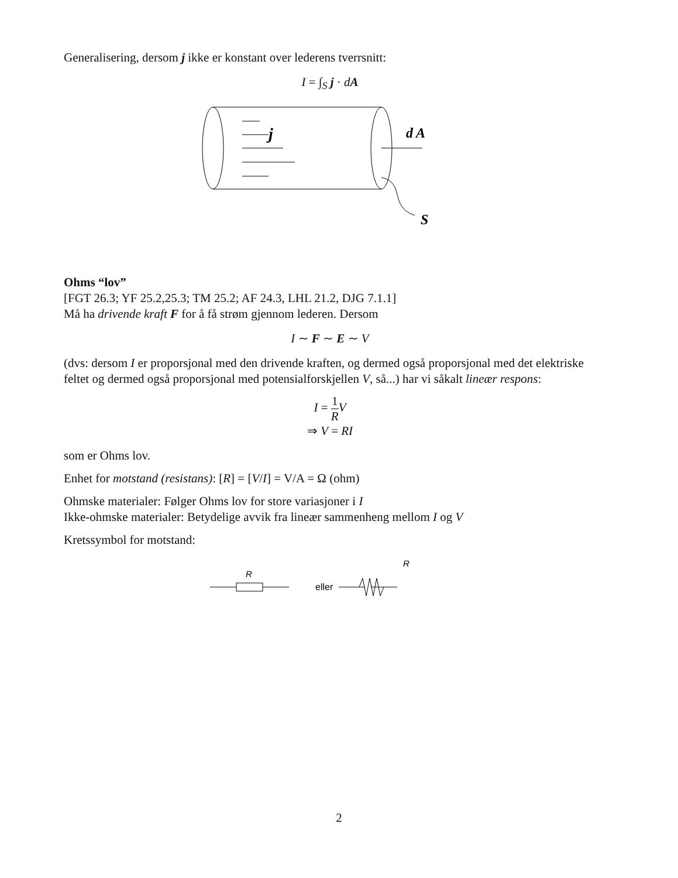Generalisering, dersom j ikke er konstant over lederens tverrsnitt:
I = ∫<sub>S</sub> j · dA
j
d A
S
Ohms “lov”
[FGT 26.3; YF 25.2,25.3; TM 25.2; AF 24.3, LHL 21.2, DJG 7.1.1]
Må ha drivende kraft F for å få strøm gjennom lederen. Dersom
I ∼ F ∼ E ∼ V
(dvs: dersom I er proporsjonal med den drivende kraften, og dermed også proporsjonal med det elektriske feltet og dermed også proporsjonal med potensialforskjellen V, så...) har vi såkalt lineær respons:
I = 1 R V
⇒ V = RI
som er Ohms lov.
Enhet for motstand (resistans): [R] = [V/I] = V/A = Ω (ohm)
Ohmske materialer: Følger Ohms lov for store variasjoner i I
Ikke-ohmske materialer: Betydelige avvik fra lineær sammenheng mellom I og V
Kretssymbol for motstand:
R
eller
R
2